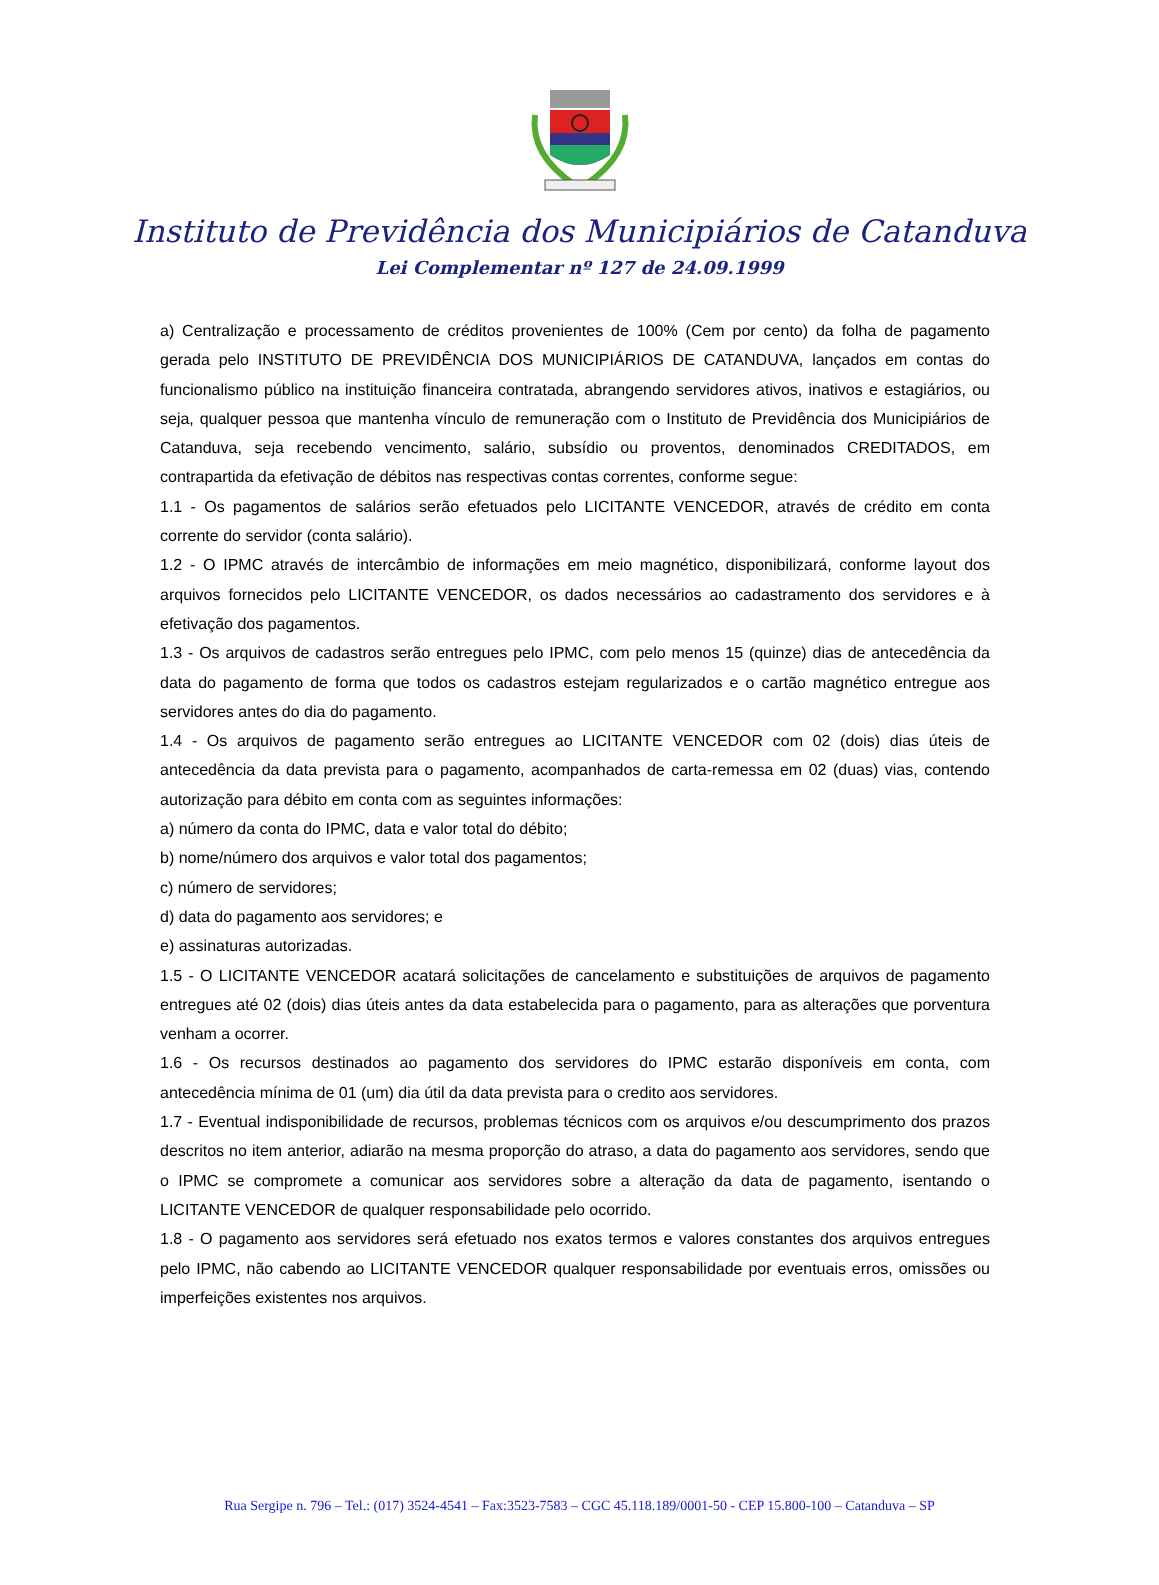Instituto de Previdência dos Municipiários de Catanduva
Lei Complementar nº 127 de 24.09.1999
a) Centralização e processamento de créditos provenientes de 100% (Cem por cento) da folha de pagamento gerada pelo INSTITUTO DE PREVIDÊNCIA DOS MUNICIPIÁRIOS DE CATANDUVA, lançados em contas do funcionalismo público na instituição financeira contratada, abrangendo servidores ativos, inativos e estagiários, ou seja, qualquer pessoa que mantenha vínculo de remuneração com o Instituto de Previdência dos Municipiários de Catanduva, seja recebendo vencimento, salário, subsídio ou proventos, denominados CREDITADOS, em contrapartida da efetivação de débitos nas respectivas contas correntes, conforme segue:
1.1 - Os pagamentos de salários serão efetuados pelo LICITANTE VENCEDOR, através de crédito em conta corrente do servidor (conta salário).
1.2 - O IPMC através de intercâmbio de informações em meio magnético, disponibilizará, conforme layout dos arquivos fornecidos pelo LICITANTE VENCEDOR, os dados necessários ao cadastramento dos servidores e à efetivação dos pagamentos.
1.3 - Os arquivos de cadastros serão entregues pelo IPMC, com pelo menos 15 (quinze) dias de antecedência da data do pagamento de forma que todos os cadastros estejam regularizados e o cartão magnético entregue aos servidores antes do dia do pagamento.
1.4 - Os arquivos de pagamento serão entregues ao LICITANTE VENCEDOR com 02 (dois) dias úteis de antecedência da data prevista para o pagamento, acompanhados de carta-remessa em 02 (duas) vias, contendo autorização para débito em conta com as seguintes informações:
a) número da conta do IPMC, data e valor total do débito;
b) nome/número dos arquivos e valor total dos pagamentos;
c) número de servidores;
d) data do pagamento aos servidores; e
e) assinaturas autorizadas.
1.5 - O LICITANTE VENCEDOR acatará solicitações de cancelamento e substituições de arquivos de pagamento entregues até 02 (dois) dias úteis antes da data estabelecida para o pagamento, para as alterações que porventura venham a ocorrer.
1.6 - Os recursos destinados ao pagamento dos servidores do IPMC estarão disponíveis em conta, com antecedência mínima de 01 (um) dia útil da data prevista para o credito aos servidores.
1.7 - Eventual indisponibilidade de recursos, problemas técnicos com os arquivos e/ou descumprimento dos prazos descritos no item anterior, adiarão na mesma proporção do atraso, a data do pagamento aos servidores, sendo que o IPMC se compromete a comunicar aos servidores sobre a alteração da data de pagamento, isentando o LICITANTE VENCEDOR de qualquer responsabilidade pelo ocorrido.
1.8 - O pagamento aos servidores será efetuado nos exatos termos e valores constantes dos arquivos entregues pelo IPMC, não cabendo ao LICITANTE VENCEDOR qualquer responsabilidade por eventuais erros, omissões ou imperfeições existentes nos arquivos.
Rua Sergipe n. 796 – Tel.: (017) 3524-4541 – Fax:3523-7583 – CGC 45.118.189/0001-50 - CEP 15.800-100 – Catanduva – SP